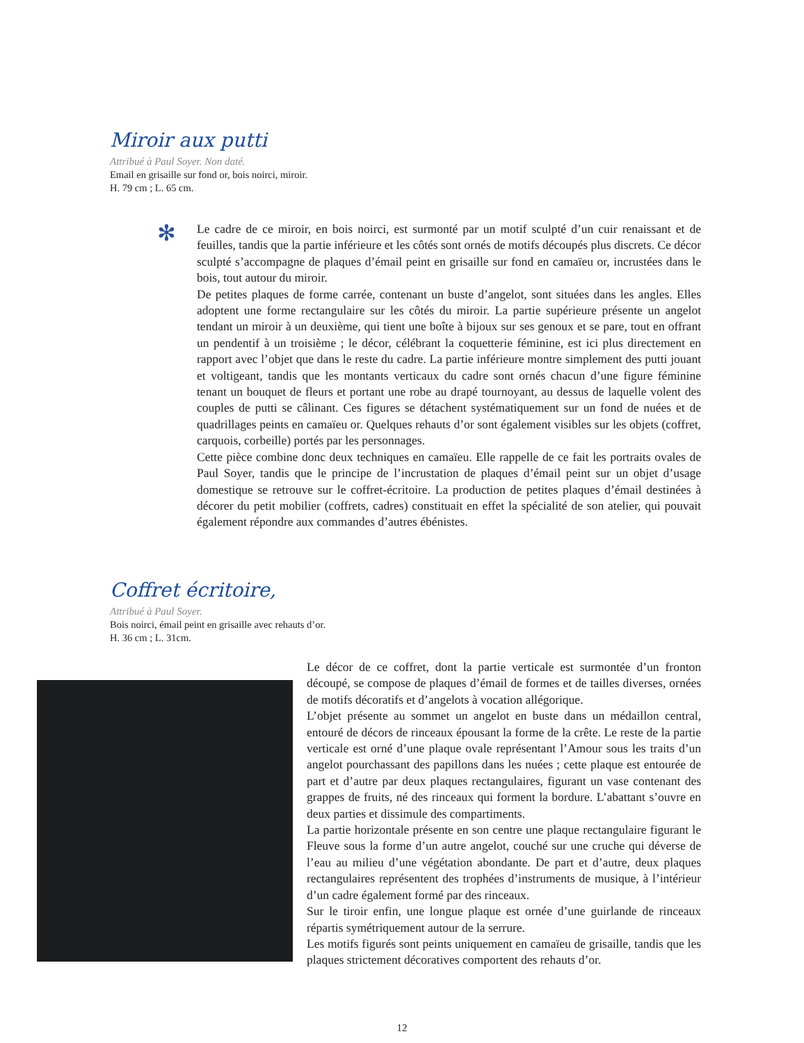Miroir aux putti
Attribué à Paul Soyer. Non daté.
Email en grisaille sur fond or, bois noirci, miroir.
H. 79 cm ; L. 65 cm.
✻
Le cadre de ce miroir, en bois noirci, est surmonté par un motif sculpté d’un cuir renaissant et de feuilles, tandis que la partie inférieure et les côtés sont ornés de motifs découpés plus discrets. Ce décor sculpté s’accompagne de plaques d’émail peint en grisaille sur fond en camaïeu or, incrustées dans le bois, tout autour du miroir.
De petites plaques de forme carrée, contenant un buste d’angelot, sont situées dans les angles. Elles adoptent une forme rectangulaire sur les côtés du miroir. La partie supérieure présente un angelot tendant un miroir à un deuxième, qui tient une boîte à bijoux sur ses genoux et se pare, tout en offrant un pendentif à un troisième ; le décor, célébrant la coquetterie féminine, est ici plus directement en rapport avec l’objet que dans le reste du cadre. La partie inférieure montre simplement des putti jouant et voltigeant, tandis que les montants verticaux du cadre sont ornés chacun d’une figure féminine tenant un bouquet de fleurs et portant une robe au drapé tournoyant, au dessus de laquelle volent des couples de putti se câlinant. Ces figures se détachent systématiquement sur un fond de nuées et de quadrillages peints en camaïeu or. Quelques rehauts d’or sont également visibles sur les objets (coffret, carquois, corbeille) portés par les personnages.
Cette pièce combine donc deux techniques en camaïeu. Elle rappelle de ce fait les portraits ovales de Paul Soyer, tandis que le principe de l’incrustation de plaques d’émail peint sur un objet d’usage domestique se retrouve sur le coffret-écritoire. La production de petites plaques d’émail destinées à décorer du petit mobilier (coffrets, cadres) constituait en effet la spécialité de son atelier, qui pouvait également répondre aux commandes d’autres ébénistes.
Coffret écritoire,
Attribué à Paul Soyer.
Bois noirci, émail peint en grisaille avec rehauts d’or.
H. 36 cm ; L. 31cm.
Le décor de ce coffret, dont la partie verticale est surmontée d’un fronton découpé, se compose de plaques d’émail de formes et de tailles diverses, ornées de motifs décoratifs et d’angelots à vocation allégorique.
L’objet présente au sommet un angelot en buste dans un médaillon central, entouré de décors de rinceaux épousant la forme de la crête. Le reste de la partie verticale est orné d’une plaque ovale représentant l’Amour sous les traits d’un angelot pourchassant des papillons dans les nuées ; cette plaque est entourée de part et d’autre par deux plaques rectangulaires, figurant un vase contenant des grappes de fruits, né des rinceaux qui forment la bordure. L’abattant s’ouvre en deux parties et dissimule des compartiments.
La partie horizontale présente en son centre une plaque rectangulaire figurant le Fleuve sous la forme d’un autre angelot, couché sur une cruche qui déverse de l’eau au milieu d’une végétation abondante. De part et d’autre, deux plaques rectangulaires représentent des trophées d’instruments de musique, à l’intérieur d’un cadre également formé par des rinceaux.
Sur le tiroir enfin, une longue plaque est ornée d’une guirlande de rinceaux répartis symétriquement autour de la serrure.
Les motifs figurés sont peints uniquement en camaïeu de grisaille, tandis que les plaques strictement décoratives comportent des rehauts d’or.
12